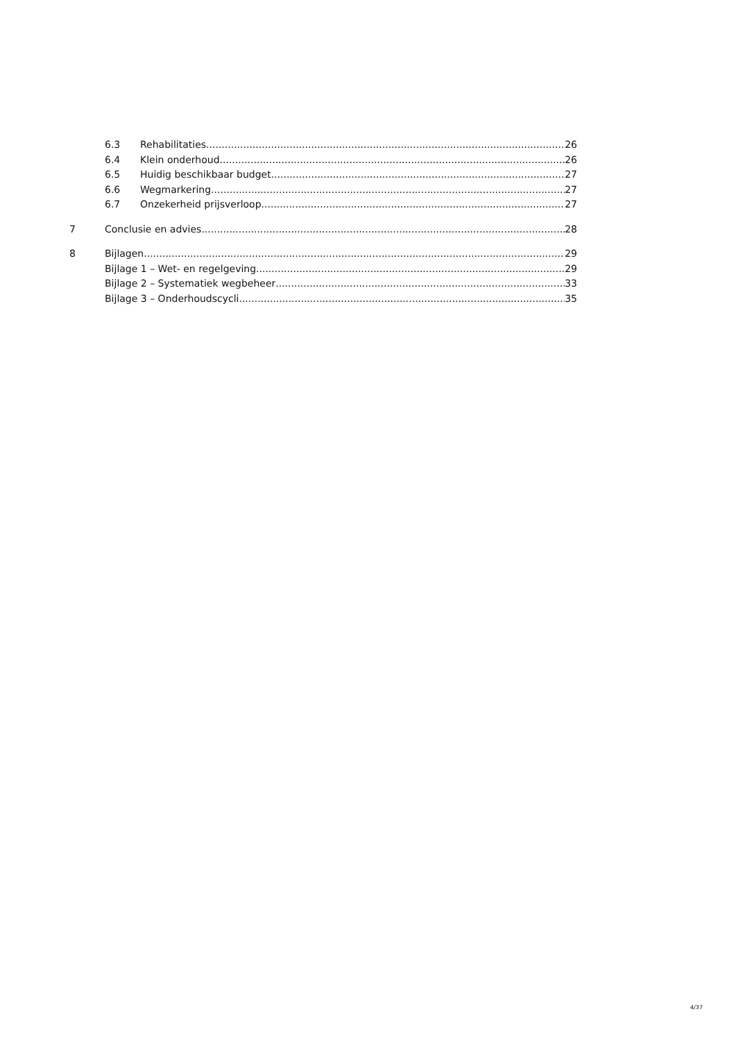6.3 Rehabilitaties 26
6.4 Klein onderhoud 26
6.5 Huidig beschikbaar budget 27
6.6 Wegmarkering 27
6.7 Onzekerheid prijsverloop 27
7 Conclusie en advies 28
8 Bijlagen 29
Bijlage 1 – Wet- en regelgeving 29
Bijlage 2 – Systematiek wegbeheer 33
Bijlage 3 – Onderhoudscycli 35
4/37